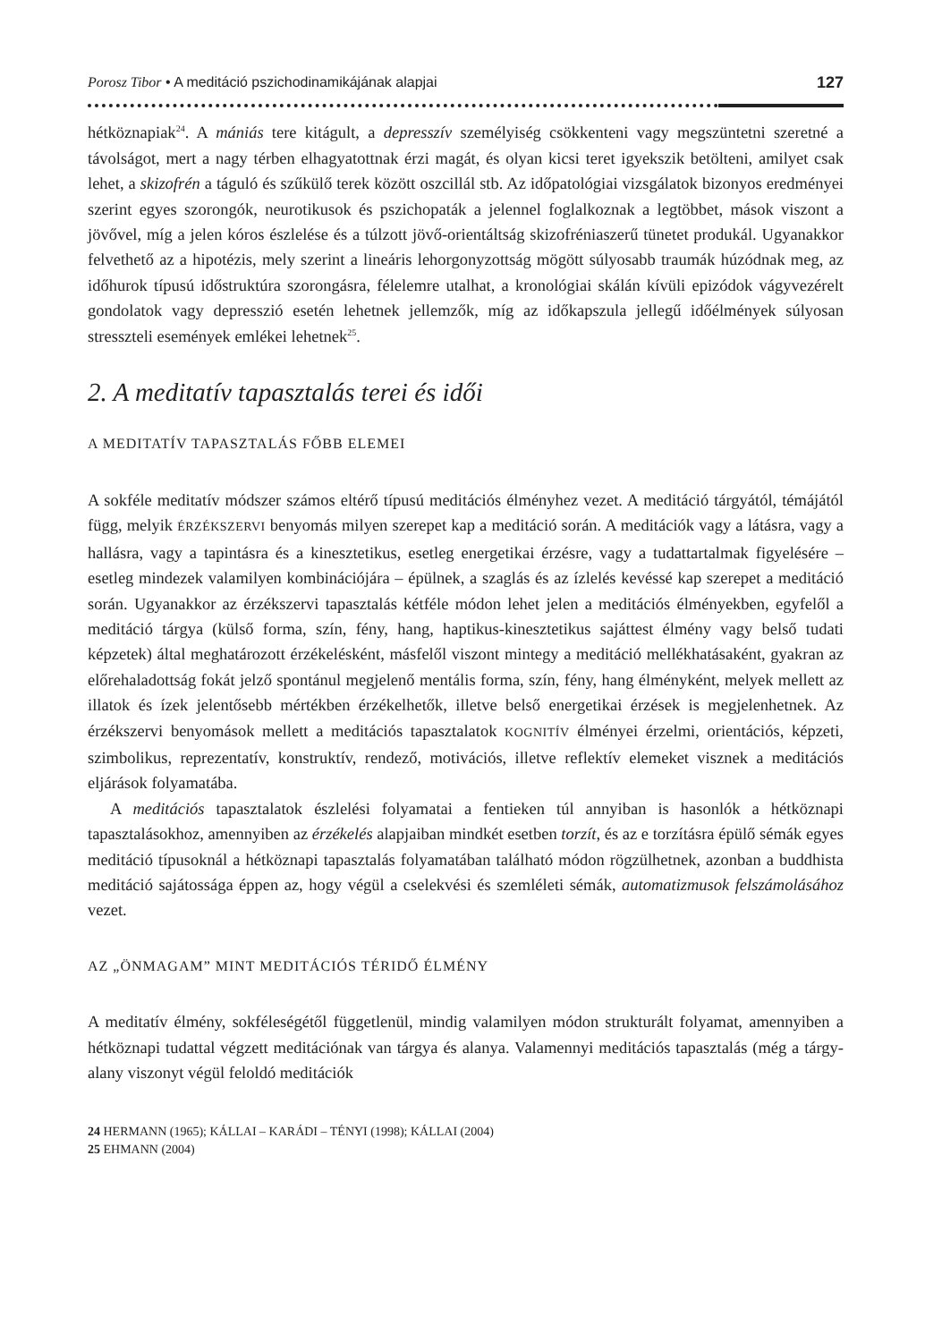Porosz Tibor • A meditáció pszichodinamikájának alapjai 127
hétköznapiak<sup>24</sup>. A mániás tere kitágult, a depresszív személyiség csökkenteni vagy megszüntetni szeretné a távolságot, mert a nagy térben elhagyatottnak érzi magát, és olyan kicsi teret igyekszik betölteni, amilyet csak lehet, a skizofrén a táguló és szűkülő terek között oszcillál stb. Az időpatológiai vizsgálatok bizonyos eredményei szerint egyes szorongók, neurotikusok és pszichopaták a jelennel foglalkoznak a legtöbbet, mások viszont a jövővel, míg a jelen kóros észlelése és a túlzott jövő-orientáltság skizofréniaszerű tünetet produkál. Ugyanakkor felvethető az a hipotézis, mely szerint a lineáris lehorgonyzottság mögött súlyosabb traumák húzódnak meg, az időhurok típusú időstruktúra szorongásra, félelemre utalhat, a kronológiai skálán kívüli epizódok vágyvezérelt gondolatok vagy depresszió esetén lehetnek jellemzők, míg az időkapszula jellegű időélmények súlyosan stresszteli események emlékei lehetnek<sup>25</sup>.
2. A meditatív tapasztalás terei és idői
A MEDITATÍV TAPASZTALÁS FŐBB ELEMEI
A sokféle meditatív módszer számos eltérő típusú meditációs élményhez vezet. A meditáció tárgyától, témájától függ, melyik ÉRZÉKSZERVI benyomás milyen szerepet kap a meditáció során. A meditációk vagy a látásra, vagy a hallásra, vagy a tapintásra és a kinesztetikus, esetleg energetikai érzésre, vagy a tudattartalmak figyelésére – esetleg mindezek valamilyen kombinációjára – épülnek, a szaglás és az ízlelés kevéssé kap szerepet a meditáció során. Ugyanakkor az érzékszervi tapasztalás kétféle módon lehet jelen a meditációs élményekben, egyfelől a meditáció tárgya (külső forma, szín, fény, hang, haptikus-kinesztetikus sajáttest élmény vagy belső tudati képzetek) által meghatározott érzékelésként, másfelől viszont mintegy a meditáció mellékhatásaként, gyakran az előrehaladottság fokát jelző spontánul megjelenő mentális forma, szín, fény, hang élményként, melyek mellett az illatok és ízek jelentősebb mértékben érzékelhetők, illetve belső energetikai érzések is megjelenhetnek. Az érzékszervi benyomások mellett a meditációs tapasztalatok KOGNITÍV élményei érzelmi, orientációs, képzeti, szimbolikus, reprezentatív, konstruktív, rendező, motivációs, illetve reflektív elemeket visznek a meditációs eljárások folyamatába.
A meditációs tapasztalatok észlelési folyamatai a fentieken túl annyiban is hasonlók a hétköznapi tapasztalásokhoz, amennyiben az érzékelés alapjaiban mindkét esetben torzít, és az e torzításra épülő sémák egyes meditáció típusoknál a hétköznapi tapasztalás folyamatában található módon rögzülhetnek, azonban a buddhista meditáció sajátossága éppen az, hogy végül a cselekvési és szemléleti sémák, automatizmusok felszámolásához vezet.
AZ „ÖNMAGAM” MINT MEDITÁCIÓS TÉRIDŐ ÉLMÉNY
A meditatív élmény, sokféleségétől függetlenül, mindig valamilyen módon strukturált folyamat, amennyiben a hétköznapi tudattal végzett meditációnak van tárgya és alanya. Valamennyi meditációs tapasztalás (még a tárgy-alany viszonyt végül feloldó meditációk
24 HERMANN (1965); KÁLLAI – KARÁDI – TÉNYI (1998); KÁLLAI (2004)
25 EHMANN (2004)